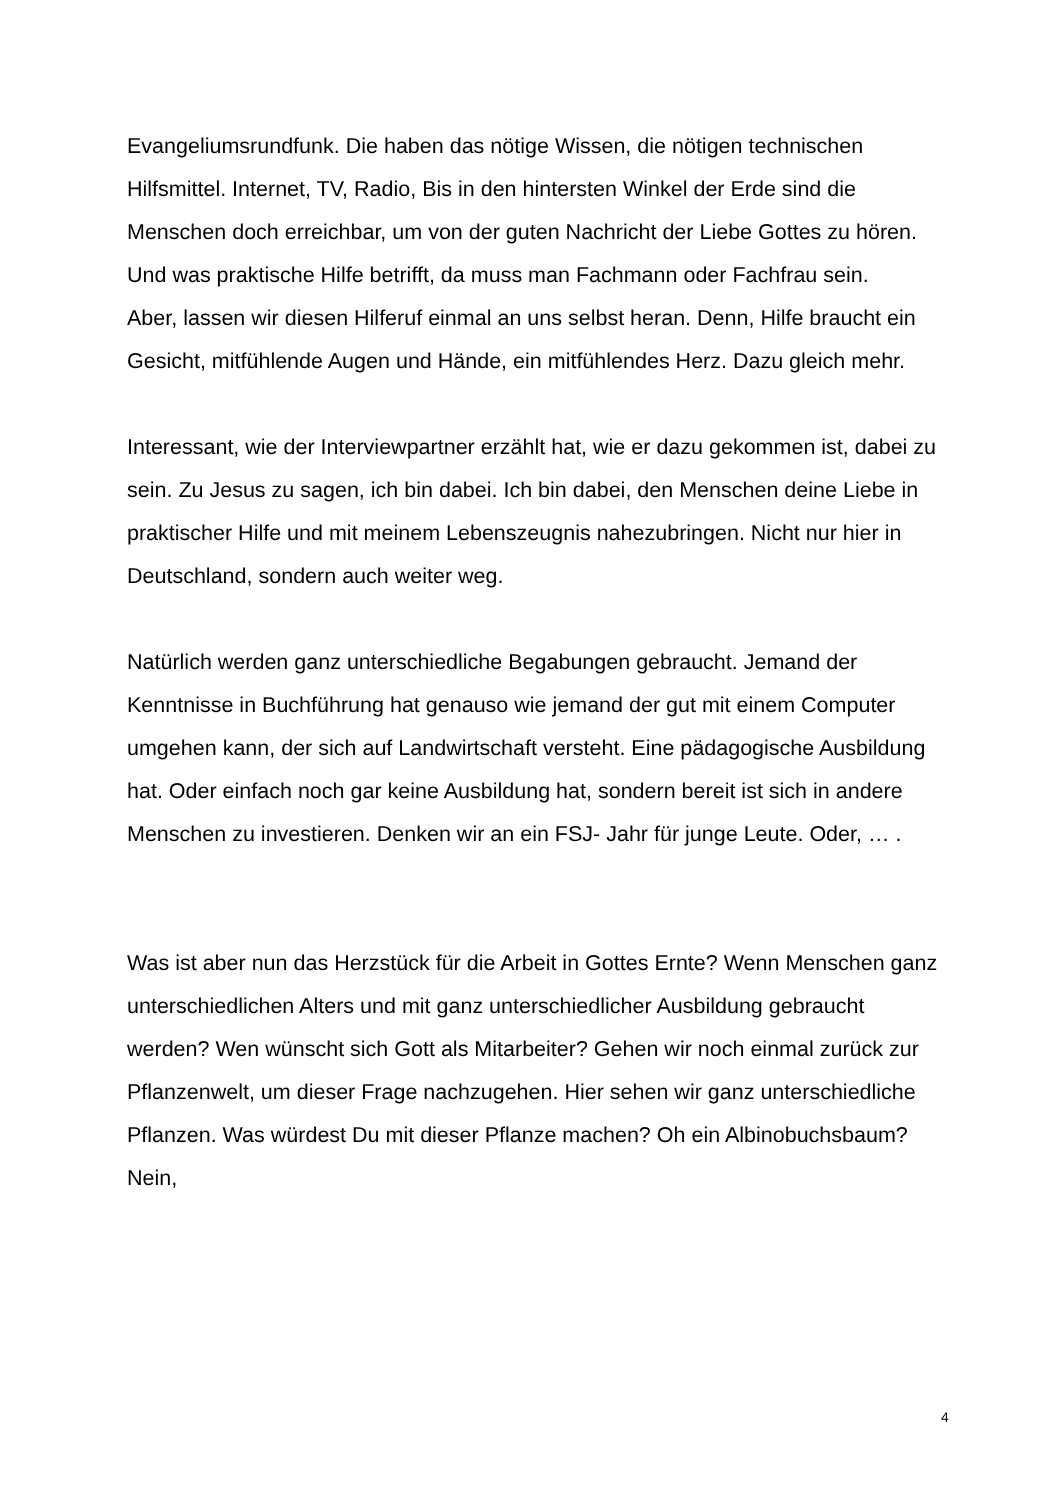Evangeliumsrundfunk. Die haben das nötige Wissen, die nötigen technischen Hilfsmittel. Internet, TV, Radio, Bis in den hintersten Winkel der Erde sind die Menschen doch erreichbar, um von der guten Nachricht der Liebe Gottes zu hören. Und was praktische Hilfe betrifft, da muss man Fachmann oder Fachfrau sein.
Aber, lassen wir diesen Hilferuf einmal an uns selbst heran. Denn, Hilfe braucht ein Gesicht, mitfühlende Augen und Hände, ein mitfühlendes Herz. Dazu gleich mehr.
Interessant, wie der Interviewpartner erzählt hat, wie er dazu gekommen ist, dabei zu sein. Zu Jesus zu sagen, ich bin dabei. Ich bin dabei, den Menschen deine Liebe in praktischer Hilfe und mit meinem Lebenszeugnis nahezubringen. Nicht nur hier in Deutschland, sondern auch weiter weg.
Natürlich werden ganz unterschiedliche Begabungen gebraucht. Jemand der Kenntnisse in Buchführung hat genauso wie jemand der gut mit einem Computer umgehen kann, der sich auf Landwirtschaft versteht. Eine pädagogische Ausbildung hat. Oder einfach noch gar keine Ausbildung hat, sondern bereit ist sich in andere Menschen zu investieren. Denken wir an ein FSJ- Jahr für junge Leute. Oder, … .
Was ist aber nun das Herzstück für die Arbeit in Gottes Ernte? Wenn Menschen ganz unterschiedlichen Alters und mit ganz unterschiedlicher Ausbildung gebraucht werden? Wen wünscht sich Gott als Mitarbeiter? Gehen wir noch einmal zurück zur Pflanzenwelt, um dieser Frage nachzugehen. Hier sehen wir ganz unterschiedliche Pflanzen. Was würdest Du mit dieser Pflanze machen? Oh ein Albinobuchsbaum? Nein,
4